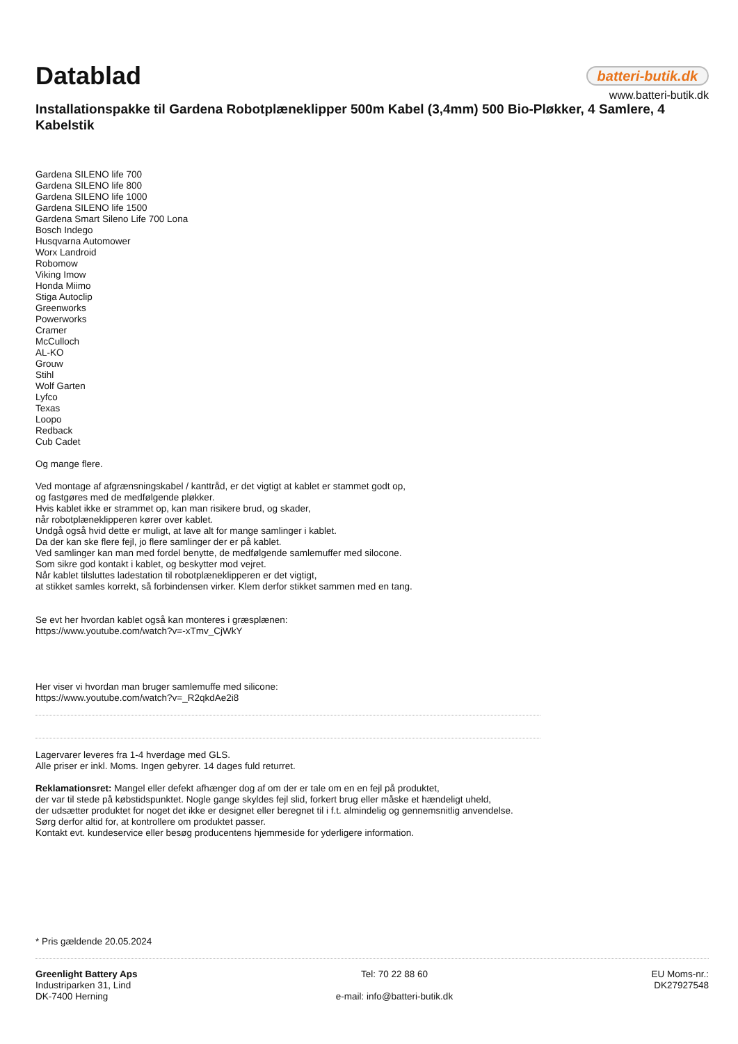Datablad
batteri-butik.dk
www.batteri-butik.dk
Installationspakke til Gardena Robotplæneklipper 500m Kabel (3,4mm) 500 Bio-Pløkker, 4 Samlere, 4 Kabelstik
Gardena SILENO life 700
Gardena SILENO life 800
Gardena SILENO life 1000
Gardena SILENO life 1500
Gardena Smart Sileno Life 700 Lona
Bosch Indego
Husqvarna Automower
Worx Landroid
Robomow
Viking Imow
Honda Miimo
Stiga Autoclip
Greenworks
Powerworks
Cramer
McCulloch
AL-KO
Grouw
Stihl
Wolf Garten
Lyfco
Texas
Loopo
Redback
Cub Cadet
Og mange flere.
Ved montage af afgrænsningskabel / kanttråd, er det vigtigt at kablet er stammet godt op,
og fastgøres med de medfølgende pløkker.
Hvis kablet ikke er strammet op, kan man risikere brud, og skader,
når robotplæneklipperen kører over kablet.
Undgå også hvid dette er muligt, at lave alt for mange samlinger i kablet.
Da der kan ske flere fejl, jo flere samlinger der er på kablet.
Ved samlinger kan man med fordel benytte, de medfølgende samlemuffer med silocone.
Som sikre god kontakt i kablet, og beskytter mod vejret.
Når kablet tilsluttes ladestation til robotplæneklipperen er det vigtigt,
at stikket samles korrekt, så forbindensen virker. Klem derfor stikket sammen med en tang.
Se evt her hvordan kablet også kan monteres i græsplænen:
https://www.youtube.com/watch?v=-xTmv_CjWkY
Her viser vi hvordan man bruger samlemuffe med silicone:
https://www.youtube.com/watch?v=_R2qkdAe2i8
Lagervarer leveres fra 1-4 hverdage med GLS.
Alle priser er inkl. Moms. Ingen gebyrer. 14 dages fuld returret.
Reklamationsret: Mangel eller defekt afhænger dog af om der er tale om en en fejl på produktet,
der var til stede på købstidspunktet. Nogle gange skyldes fejl slid, forkert brug eller måske et hændeligt uheld,
der udsætter produktet for noget det ikke er designet eller beregnet til i f.t. almindelig og gennemsnitlig anvendelse.
Sørg derfor altid for, at kontrollere om produktet passer.
Kontakt evt. kundeservice eller besøg producentens hjemmeside for yderligere information.
* Pris gældende 20.05.2024
Greenlight Battery Aps
Industriparken 31, Lind
DK-7400 Herning
Tel: 70 22 88 60
e-mail: info@batteri-butik.dk
EU Moms-nr.:
DK27927548